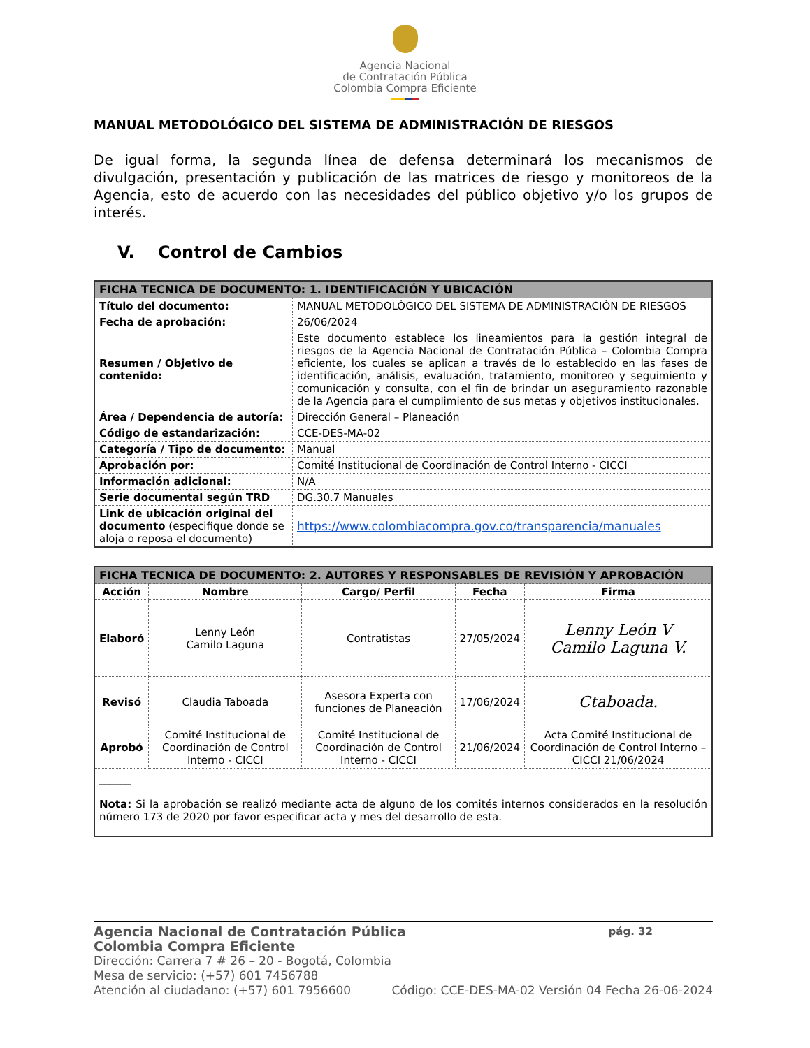Agencia Nacional
de Contratación Pública
Colombia Compra Eficiente
MANUAL METODOLÓGICO DEL SISTEMA DE ADMINISTRACIÓN DE RIESGOS
De igual forma, la segunda línea de defensa determinará los mecanismos de divulgación, presentación y publicación de las matrices de riesgo y monitoreos de la Agencia, esto de acuerdo con las necesidades del público objetivo y/o los grupos de interés.
V. Control de Cambios
| FICHA TECNICA DE DOCUMENTO: 1. IDENTIFICACIÓN Y UBICACIÓN | |
| --- | --- |
| Título del documento: | MANUAL METODOLÓGICO DEL SISTEMA DE ADMINISTRACIÓN DE RIESGOS |
| Fecha de aprobación: | 26/06/2024 |
| Resumen / Objetivo de contenido: | Este documento establece los lineamientos para la gestión integral de riesgos de la Agencia Nacional de Contratación Pública – Colombia Compra eficiente, los cuales se aplican a través de lo establecido en las fases de identificación, análisis, evaluación, tratamiento, monitoreo y seguimiento y comunicación y consulta, con el fin de brindar un aseguramiento razonable de la Agencia para el cumplimiento de sus metas y objetivos institucionales. |
| Área / Dependencia de autoría: | Dirección General – Planeación |
| Código de estandarización: | CCE-DES-MA-02 |
| Categoría / Tipo de documento: | Manual |
| Aprobación por: | Comité Institucional de Coordinación de Control Interno - CICCI |
| Información adicional: | N/A |
| Serie documental según TRD | DG.30.7 Manuales |
| Link de ubicación original del documento (especifique donde se aloja o reposa el documento) | https://www.colombiacompra.gov.co/transparencia/manuales |
| FICHA TECNICA DE DOCUMENTO: 2. AUTORES Y RESPONSABLES DE REVISIÓN Y APROBACIÓN | | | | |
| --- | --- | --- | --- | --- |
| Acción | Nombre | Cargo/ Perfil | Fecha | Firma |
| Elaboró | Lenny León Camilo Laguna | Contratistas | 27/05/2024 | Lenny León V Camilo Laguna V. |
| Revisó | Claudia Taboada | Asesora Experta con funciones de Planeación | 17/06/2024 | Ctaboada. |
| Aprobó | Comité Institucional de Coordinación de Control Interno - CICCI | Comité Institucional de Coordinación de Control Interno - CICCI | 21/06/2024 | Acta Comité Institucional de Coordinación de Control Interno – CICCI 21/06/2024 |
| ______ Nota: Si la aprobación se realizó mediante acta de alguno de los comités internos considerados en la resolución número 173 de 2020 por favor especificar acta y mes del desarrollo de esta. | | | | |
Agencia Nacional de Contratación Pública
Colombia Compra Eficiente pág. 32
Dirección: Carrera 7 # 26 – 20 - Bogotá, Colombia
Mesa de servicio: (+57) 601 7456788
Atención al ciudadano: (+57) 601 7956600 Código: CCE-DES-MA-02 Versión 04 Fecha 26-06-2024